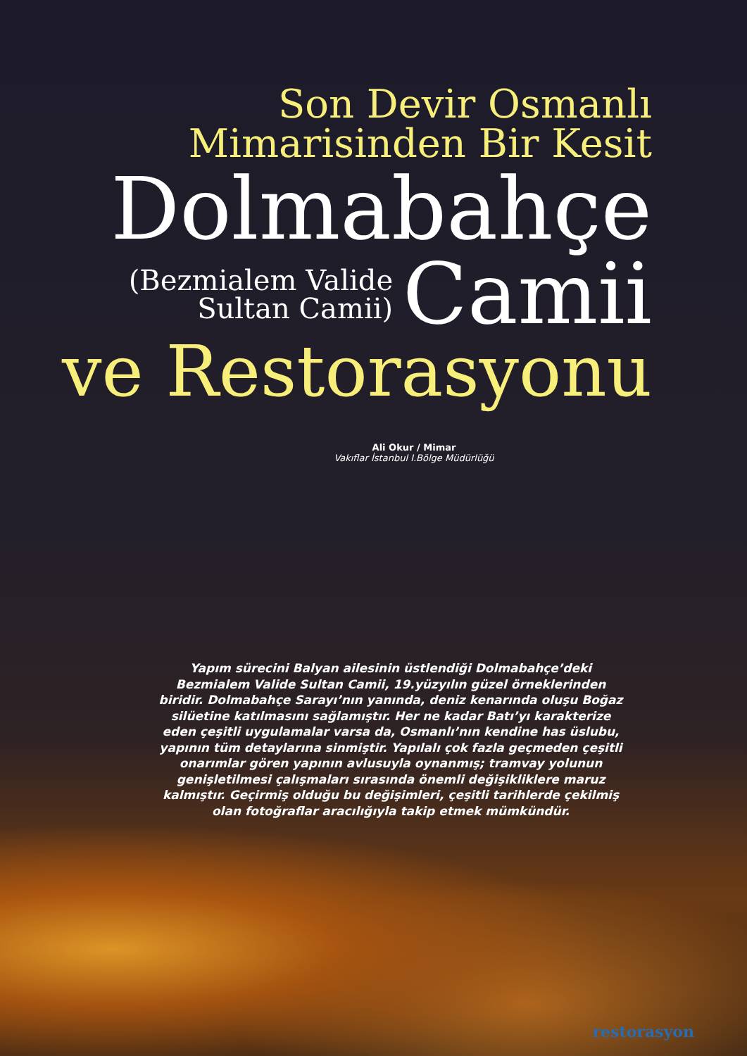Son Devir Osmanlı
Mimarisinden Bir Kesit
Dolmabahçe
(Bezmialem Valide
Sultan Camii)
Camii
ve Restorasyonu
Ali Okur / Mimar
Vakıflar İstanbul I.Bölge Müdürlüğü
Yapım sürecini Balyan ailesinin üstlendiği Dolmabahçe’deki Bezmialem Valide Sultan Camii, 19.yüzyılın güzel örneklerinden biridir. Dolmabahçe Sarayı’nın yanında, deniz kenarında oluşu Boğaz silüetine katılmasını sağlamıştır. Her ne kadar Batı’yı karakterize eden çeşitli uygulamalar varsa da, Osmanlı’nın kendine has üslubu, yapının tüm detaylarına sinmiştir. Yapılalı çok fazla geçmeden çeşitli onarımlar gören yapının avlusuyla oynanmış; tramvay yolunun genişletilmesi çalışmaları sırasında önemli değişikliklere maruz kalmıştır. Geçirmiş olduğu bu değişimleri, çeşitli tarihlerde çekilmiş olan fotoğraflar aracılığıyla takip etmek mümkündür.
restorasyon